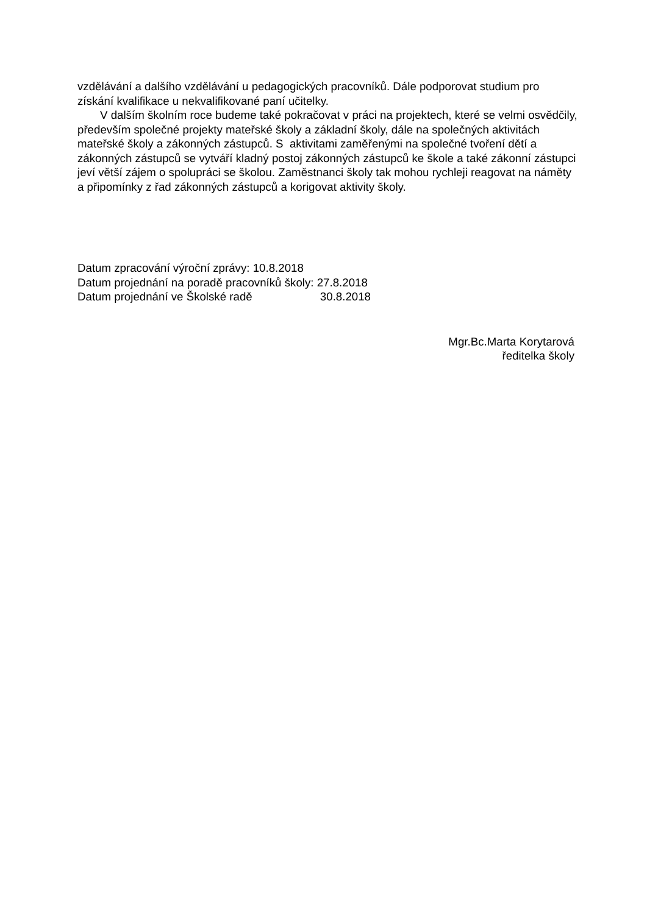vzdělávání a dalšího vzdělávání u pedagogických pracovníků. Dále podporovat studium pro získání kvalifikace u nekvalifikované paní učitelky.
V dalším školním roce budeme také pokračovat v práci na projektech, které se velmi osvědčily, především společné projekty mateřské školy a základní školy, dále na společných aktivitách mateřské školy a zákonných zástupců. S aktivitami zaměřenými na společné tvoření dětí a zákonných zástupců se vytváří kladný postoj zákonných zástupců ke škole a také zákonní zástupci jeví větší zájem o spolupráci se školou. Zaměstnanci školy tak mohou rychleji reagovat na náměty a připomínky z řad zákonných zástupců a korigovat aktivity školy.
| Datum zpracování výroční zprávy: 10.8.2018 | |
| Datum projednání na poradě pracovníků školy: | 27.8.2018 |
| Datum projednání ve Školské radě | 30.8.2018 |
Mgr.Bc.Marta Korytarová
ředitelka školy